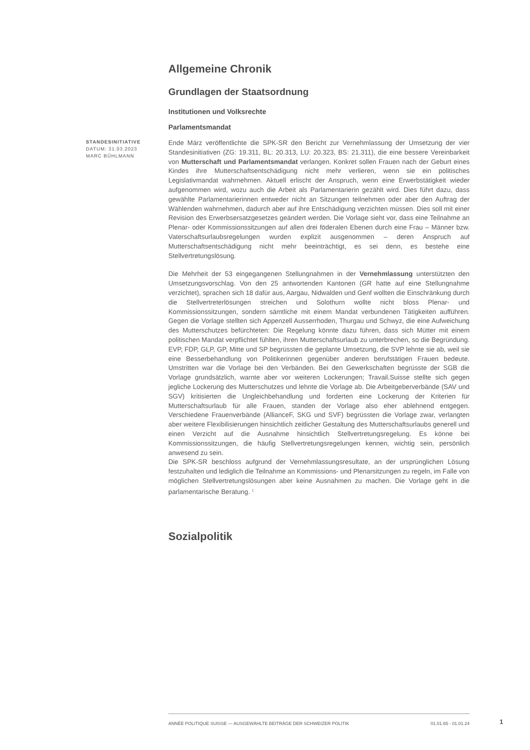Allgemeine Chronik
Grundlagen der Staatsordnung
Institutionen und Volksrechte
Parlamentsmandat
STANDESINITIATIVE
DATUM: 31.03.2023
MARC BÜHLMANN
Ende März veröffentlichte die SPK-SR den Bericht zur Vernehmlassung der Umsetzung der vier Standesinitiativen (ZG: 19.311, BL: 20.313, LU: 20.323, BS: 21.311), die eine bessere Vereinbarkeit von Mutterschaft und Parlamentsmandat verlangen. Konkret sollen Frauen nach der Geburt eines Kindes ihre Mutterschaftsentschädigung nicht mehr verlieren, wenn sie ein politisches Legislativmandat wahrnehmen. Aktuell erlischt der Anspruch, wenn eine Erwerbstätigkeit wieder aufgenommen wird, wozu auch die Arbeit als Parlamentarierin gezählt wird. Dies führt dazu, dass gewählte Parlamentarierinnen entweder nicht an Sitzungen teilnehmen oder aber den Auftrag der Wählenden wahrnehmen, dadurch aber auf ihre Entschädigung verzichten müssen. Dies soll mit einer Revision des Erwerbsersatzgesetzes geändert werden. Die Vorlage sieht vor, dass eine Teilnahme an Plenar- oder Kommissionssitzungen auf allen drei föderalen Ebenen durch eine Frau – Männer bzw. Vaterschaftsurlaubsregelungen wurden explizit ausgenommen – deren Anspruch auf Mutterschaftsentschädigung nicht mehr beeinträchtigt, es sei denn, es bestehe eine Stellvertretungslösung.
Die Mehrheit der 53 eingegangenen Stellungnahmen in der Vernehmlassung unterstützten den Umsetzungsvorschlag. Von den 25 antwortenden Kantonen (GR hatte auf eine Stellungnahme verzichtet), sprachen sich 18 dafür aus, Aargau, Nidwalden und Genf wollten die Einschränkung durch die Stellvertreterlösungen streichen und Solothurn wollte nicht bloss Plenar- und Kommissionssitzungen, sondern sämtliche mit einem Mandat verbundenen Tätigkeiten aufführen. Gegen die Vorlage stellten sich Appenzell Ausserrhoden, Thurgau und Schwyz, die eine Aufweichung des Mutterschutzes befürchteten: Die Regelung könnte dazu führen, dass sich Mütter mit einem politischen Mandat verpflichtet fühlten, ihren Mutterschaftsurlaub zu unterbrechen, so die Begründung. EVP, FDP, GLP, GP, Mitte und SP begrüssten die geplante Umsetzung, die SVP lehnte sie ab, weil sie eine Besserbehandlung von Politikerinnen gegenüber anderen berufstätigen Frauen bedeute. Umstritten war die Vorlage bei den Verbänden. Bei den Gewerkschaften begrüsste der SGB die Vorlage grundsätzlich, warnte aber vor weiteren Lockerungen; Travail.Suisse stellte sich gegen jegliche Lockerung des Mutterschutzes und lehnte die Vorlage ab. Die Arbeitgeberverbände (SAV und SGV) kritisierten die Ungleichbehandlung und forderten eine Lockerung der Kriterien für Mutterschaftsurlaub für alle Frauen, standen der Vorlage also eher ablehnend entgegen. Verschiedene Frauenverbände (AllianceF, SKG und SVF) begrüssten die Vorlage zwar, verlangten aber weitere Flexibilisierungen hinsichtlich zeitlicher Gestaltung des Mutterschaftsurlaubs generell und einen Verzicht auf die Ausnahme hinsichtlich Stellvertretungsregelung. Es könne bei Kommissionssitzungen, die häufig Stellvertretungsregelungen kennen, wichtig sein, persönlich anwesend zu sein.
Die SPK-SR beschloss aufgrund der Vernehmlassungsresultate, an der ursprünglichen Lösung festzuhalten und lediglich die Teilnahme an Kommissions- und Plenarsitzungen zu regeln, im Falle von möglichen Stellvertretungslösungen aber keine Ausnahmen zu machen. Die Vorlage geht in die parlamentarische Beratung. <sup>1</sup>
Sozialpolitik
ANNÉE POLITIQUE SUISSE — AUSGEWÄHLTE BEITRÄGE DER SCHWEIZER POLITIK 01.01.65 - 01.01.24
1